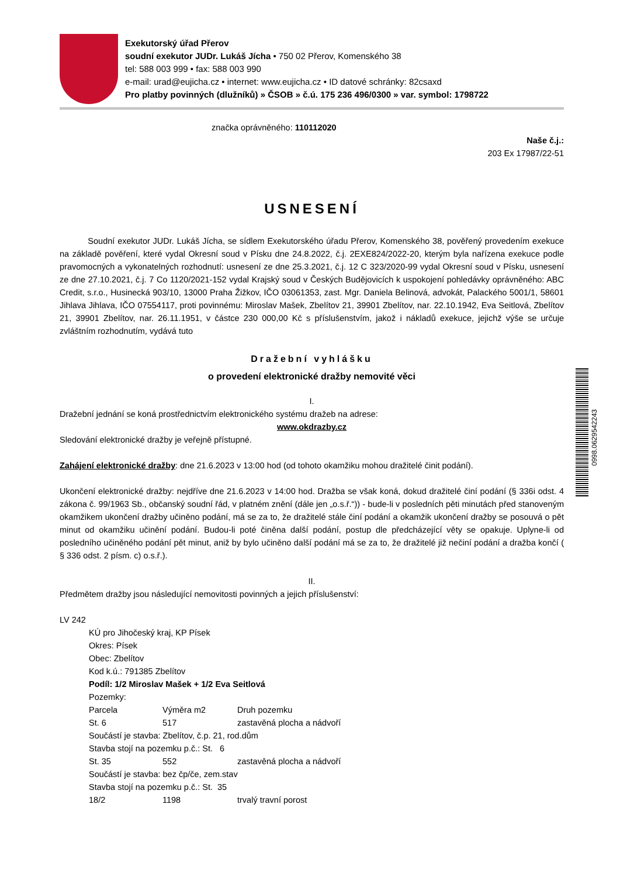Exekutorský úřad Přerov
soudní exekutor JUDr. Lukáš Jícha • 750 02 Přerov, Komenského 38
tel: 588 003 999 • fax: 588 003 990
e-mail: urad@eujicha.cz • internet: www.eujicha.cz • ID datové schránky: 82csaxd
Pro platby povinných (dlužníků) » ČSOB » č.ú. 175 236 496/0300 » var. symbol: 1798722
značka oprávněného: 110112020
Naše č.j.:
203 Ex 17987/22-51
USNESENÍ
Soudní exekutor JUDr. Lukáš Jícha, se sídlem Exekutorského úřadu Přerov, Komenského 38, pověřený provedením exekuce na základě pověření, které vydal Okresní soud v Písku dne 24.8.2022, č.j. 2EXE824/2022-20, kterým byla nařízena exekuce podle pravomocných a vykonatelných rozhodnutí: usnesení ze dne 25.3.2021, č.j. 12 C 323/2020-99 vydal Okresní soud v Písku, usnesení ze dne 27.10.2021, č.j. 7 Co 1120/2021-152 vydal Krajský soud v Českých Budějovicích k uspokojení pohledávky oprávněného: ABC Credit, s.r.o., Husinecká 903/10, 13000 Praha Žižkov, IČO 03061353, zast. Mgr. Daniela Belinová, advokát, Palackého 5001/1, 58601 Jihlava Jihlava, IČO 07554117, proti povinnému: Miroslav Mašek, Zbelítov 21, 39901 Zbelítov, nar. 22.10.1942, Eva Seitlová, Zbelítov 21, 39901 Zbelítov, nar. 26.11.1951, v částce 230 000,00 Kč s příslušenstvím, jakož i nákladů exekuce, jejichž výše se určuje zvláštním rozhodnutím, vydává tuto
Dražební vyhlášku
o provedení elektronické dražby nemovité věci
I.
Dražební jednání se koná prostřednictvím elektronického systému dražeb na adrese:
www.okdrazby.cz
Sledování elektronické dražby je veřejně přístupné.
Zahájení elektronické dražby: dne 21.6.2023 v 13:00 hod (od tohoto okamžiku mohou dražitelé činit podání).
Ukončení elektronické dražby: nejdříve dne 21.6.2023 v 14:00 hod. Dražba se však koná, dokud dražitelé činí podání (§ 336i odst. 4 zákona č. 99/1963 Sb., občanský soudní řád, v platném znění (dále jen „o.s.ř.“)) - bude-li v posledních pěti minutách před stanoveným okamžikem ukončení dražby učiněno podání, má se za to, že dražitelé stále činí podání a okamžik ukončení dražby se posouvá o pět minut od okamžiku učinění podání. Budou-li poté činěna další podání, postup dle předcházející věty se opakuje. Uplyne-li od posledního učiněného podání pět minut, aniž by bylo učiněno další podání má se za to, že dražitelé již nečiní podání a dražba končí ( § 336 odst. 2 písm. c) o.s.ř.).
II.
Předmětem dražby jsou následující nemovitosti povinných a jejich příslušenství:
LV 242
KÚ pro Jihočeský kraj, KP Písek
Okres: Písek
Obec: Zbelítov
Kod k.ú.: 791385 Zbelítov
Podíl: 1/2 Miroslav Mašek + 1/2 Eva Seitlová
Pozemky:
| Parcela | Výměra m2 | Druh pozemku |
| St. 6 | 517 | zastavěná plocha a nádvoří |
| Součástí je stavba: Zbelítov, č.p. 21, rod.dům | | |
| Stavba stojí na pozemku p.č.: St. 6 | | |
| St. 35 | 552 | zastavěná plocha a nádvoří |
| Součástí je stavba: bez čp/če, zem.stav | | |
| Stavba stojí na pozemku p.č.: St. 35 | | |
| 18/2 | 1198 | trvalý travní porost |
0998.0629542243